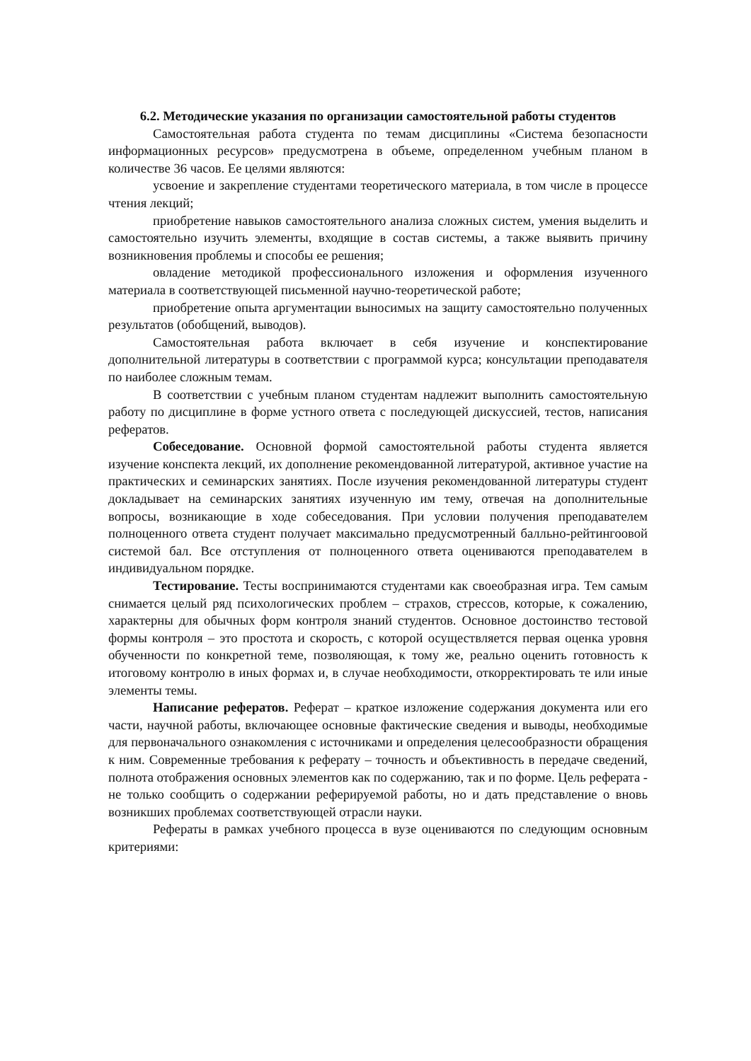6.2. Методические указания по организации самостоятельной работы студентов
Самостоятельная работа студента по темам дисциплины «Система безопасности информационных ресурсов» предусмотрена в объеме, определенном учебным планом в количестве 36 часов. Ее целями являются:
усвоение и закрепление студентами теоретического материала, в том числе в процессе чтения лекций;
приобретение навыков самостоятельного анализа сложных систем, умения выделить и самостоятельно изучить элементы, входящие в состав системы, а также выявить причину возникновения проблемы и способы ее решения;
овладение методикой профессионального изложения и оформления изученного материала в соответствующей письменной научно-теоретической работе;
приобретение опыта аргументации выносимых на защиту самостоятельно полученных результатов (обобщений, выводов).
Самостоятельная работа включает в себя изучение и конспектирование дополнительной литературы в соответствии с программой курса; консультации преподавателя по наиболее сложным темам.
В соответствии с учебным планом студентам надлежит выполнить самостоятельную работу по дисциплине в форме устного ответа с последующей дискуссией, тестов, написания рефератов.
Собеседование. Основной формой самостоятельной работы студента является изучение конспекта лекций, их дополнение рекомендованной литературой, активное участие на практических и семинарских занятиях. После изучения рекомендованной литературы студент докладывает на семинарских занятиях изученную им тему, отвечая на дополнительные вопросы, возникающие в ходе собеседования. При условии получения преподавателем полноценного ответа студент получает максимально предусмотренный балльно-рейтингоовой системой бал. Все отступления от полноценного ответа оцениваются преподавателем в индивидуальном порядке.
Тестирование. Тесты воспринимаются студентами как своеобразная игра. Тем самым снимается целый ряд психологических проблем – страхов, стрессов, которые, к сожалению, характерны для обычных форм контроля знаний студентов. Основное достоинство тестовой формы контроля – это простота и скорость, с которой осуществляется первая оценка уровня обученности по конкретной теме, позволяющая, к тому же, реально оценить готовность к итоговому контролю в иных формах и, в случае необходимости, откорректировать те или иные элементы темы.
Написание рефератов. Реферат – краткое изложение содержания документа или его части, научной работы, включающее основные фактические сведения и выводы, необходимые для первоначального ознакомления с источниками и определения целесообразности обращения к ним. Современные требования к реферату – точность и объективность в передаче сведений, полнота отображения основных элементов как по содержанию, так и по форме. Цель реферата - не только сообщить о содержании реферируемой работы, но и дать представление о вновь возникших проблемах соответствующей отрасли науки.
Рефераты в рамках учебного процесса в вузе оцениваются по следующим основным критериями: